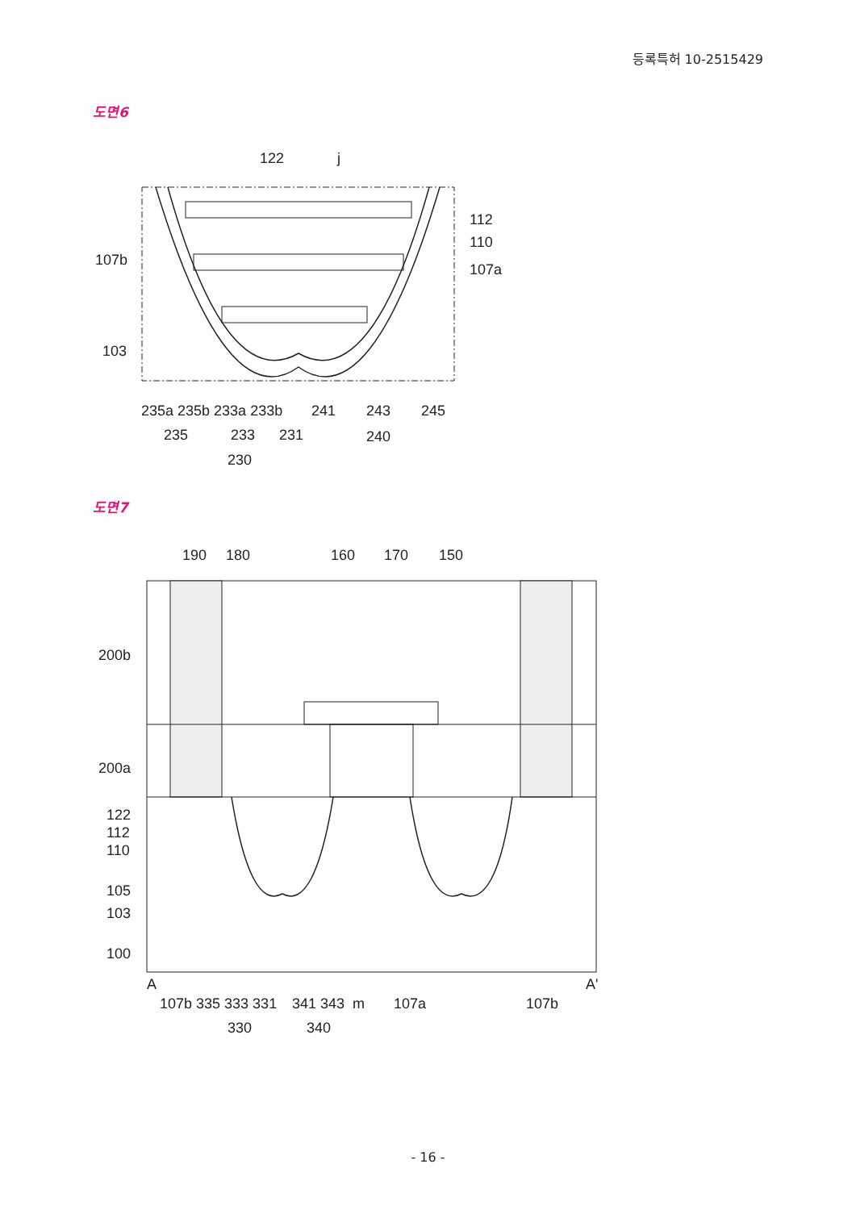등록특허 10-2515429
도면6
122
j
112
110
107a
107b
103
235a 235b 233a 233b
241
243
245
235
233
231
240
230
도면7
190
180
160
170
150
200b
200a
122
112
110
105
103
100
A
A'
107b 335 333 331
341 343
m
107a
107b
330
340
- 16 -